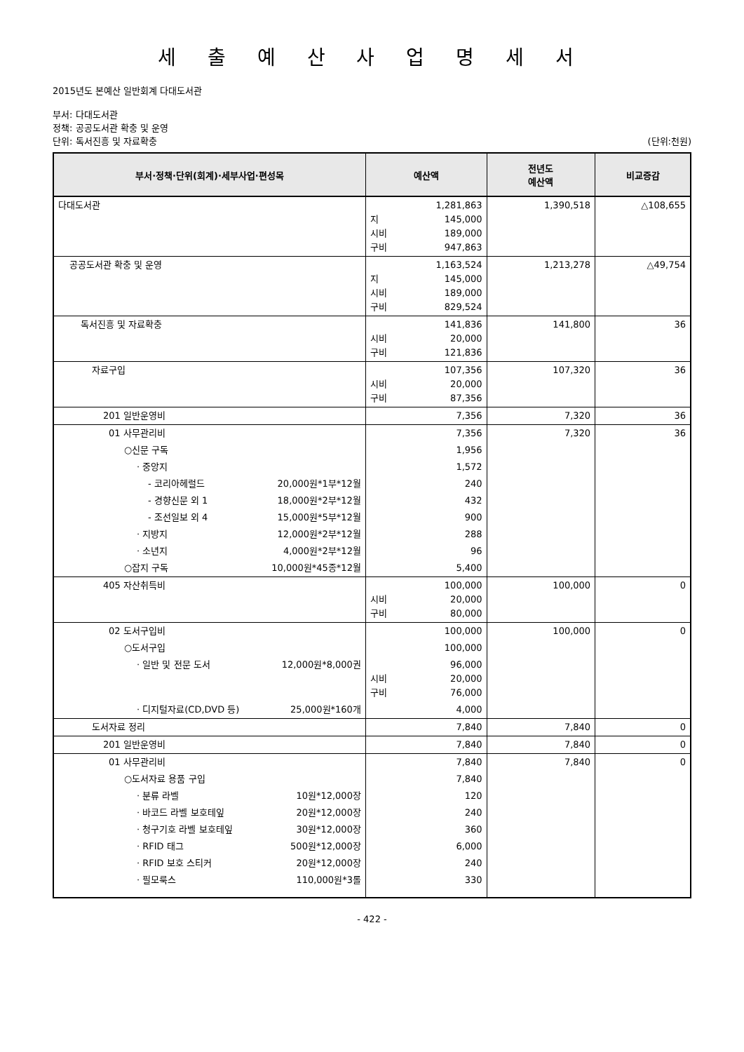세 출 예 산 사 업 명 세 서
2015년도 본예산 일반회계 다대도서관
부서: 다대도서관
정책: 공공도서관 확충 및 운영
단위: 독서진흥 및 자료확충 (단위:천원)
| 부서·정책·단위(회계)·세부사업·편성목 | 예산액 | 전년도 예산액 | 비교증감 |
| --- | --- | --- | --- |
| 다대도서관 | 1,281,863 지 145,000 시비 189,000 구비 947,863 | 1,390,518 | △108,655 |
| 공공도서관 확충 및 운영 | 1,163,524 지 145,000 시비 189,000 구비 829,524 | 1,213,278 | △49,754 |
| 독서진흥 및 자료확충 | 141,836 시비 20,000 구비 121,836 | 141,800 | 36 |
| 자료구입 | 107,356 시비 20,000 구비 87,356 | 107,320 | 36 |
| 201 일반운영비 | 7,356 | 7,320 | 36 |
| 01 사무관리비 | 7,356 | 7,320 | 36 |
| ○신문 구독 | 1,956 | | |
| · 중앙지 | 1,572 | | |
| - 코리아헤럴드 20,000원*1부*12월 | 240 | | |
| - 경향신문 외 1 18,000원*2부*12월 | 432 | | |
| - 조선일보 외 4 15,000원*5부*12월 | 900 | | |
| · 지방지 12,000원*2부*12월 | 288 | | |
| · 소년지 4,000원*2부*12월 | 96 | | |
| ○잡지 구독 10,000원*45종*12월 | 5,400 | | |
| 405 자산취득비 | 100,000 시비 20,000 구비 80,000 | 100,000 | 0 |
| 02 도서구입비 | 100,000 | 100,000 | 0 |
| ○도서구입 | 100,000 | | |
| · 일반 및 전문 도서 12,000원*8,000권 | 96,000 시비 20,000 구비 76,000 | | |
| · 디지털자료(CD,DVD 등) 25,000원*160개 | 4,000 | | |
| 도서자료 정리 | 7,840 | 7,840 | 0 |
| 201 일반운영비 | 7,840 | 7,840 | 0 |
| 01 사무관리비 | 7,840 | 7,840 | 0 |
| ○도서자료 용품 구입 | 7,840 | | |
| · 분류 라벨 10원*12,000장 | 120 | | |
| · 바코드 라벨 보호테잎 20원*12,000장 | 240 | | |
| · 청구기호 라벨 보호테잎 30원*12,000장 | 360 | | |
| · RFID 태그 500원*12,000장 | 6,000 | | |
| · RFID 보호 스티커 20원*12,000장 | 240 | | |
| · 필모룩스 110,000원*3롤 | 330 | | |
- 422 -